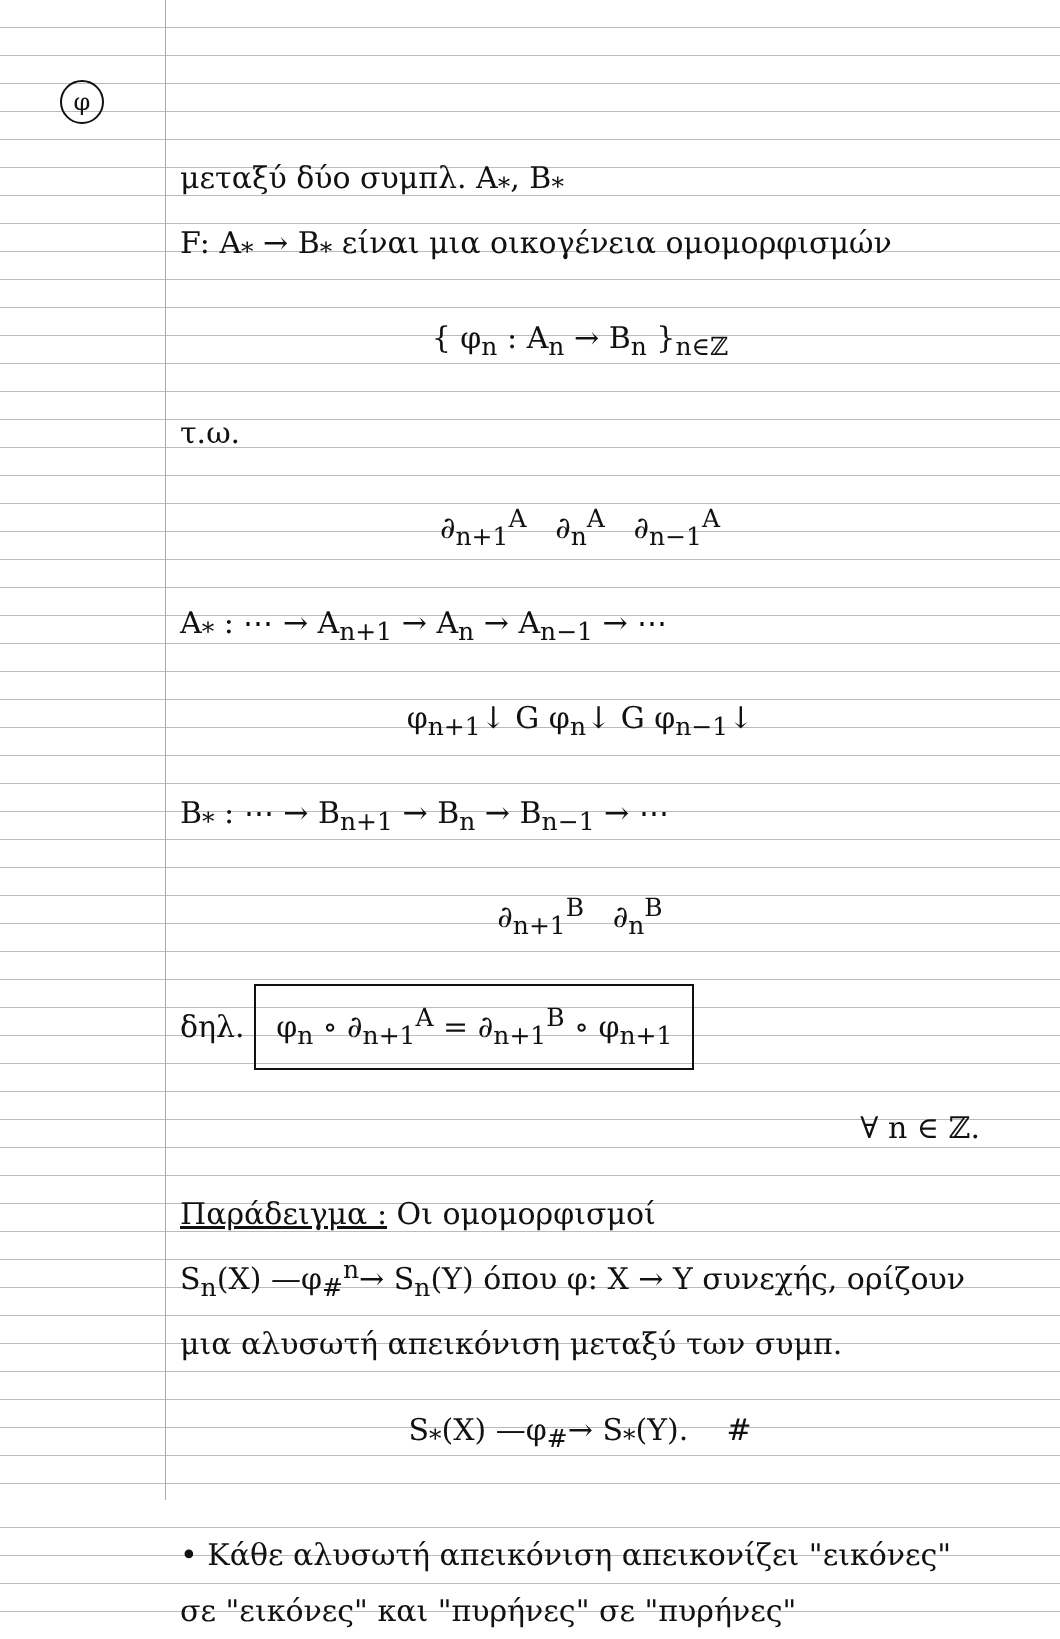φ
μεταξύ δύο συμπλ. A<sub>*</sub>, B<sub>*</sub>
F: A<sub>*</sub> → B<sub>*</sub> είναι μια οικογένεια ομομορφισμών
{ φ<sub>n</sub> : A<sub>n</sub> → B<sub>n</sub> }<sub>n∈ℤ</sub>
τ.ω.
∂<sub>n+1</sub><sup>A</sup> ∂<sub>n</sub><sup>A</sup> ∂<sub>n−1</sub><sup>A</sup>
A<sub>*</sub> : ⋯ → A<sub>n+1</sub> → A<sub>n</sub> → A<sub>n−1</sub> → ⋯
φ<sub>n+1</sub>↓ G φ<sub>n</sub>↓ G φ<sub>n−1</sub>↓
B<sub>*</sub> : ⋯ → B<sub>n+1</sub> → B<sub>n</sub> → B<sub>n−1</sub> → ⋯
∂<sub>n+1</sub><sup>B</sup> ∂<sub>n</sub><sup>B</sup>
δηλ. φ<sub>n</sub> ∘ ∂<sub>n+1</sub><sup>A</sup> = ∂<sub>n+1</sub><sup>B</sup> ∘ φ<sub>n+1</sub>
∀ n ∈ ℤ.
Παράδειγμα : Οι ομομορφισμοί
S<sub>n</sub>(X) —φ<sub>#</sub><sup>n</sup>→ S<sub>n</sub>(Y) όπου φ: X → Y συνεχής, ορίζουν μια αλυσωτή απεικόνιση μεταξύ των συμπ.
S<sub>*</sub>(X) —φ<sub>#</sub>→ S<sub>*</sub>(Y). #
• Κάθε αλυσωτή απεικόνιση απεικονίζει "εικόνες" σε "εικόνες" και "πυρήνες" σε "πυρήνες"